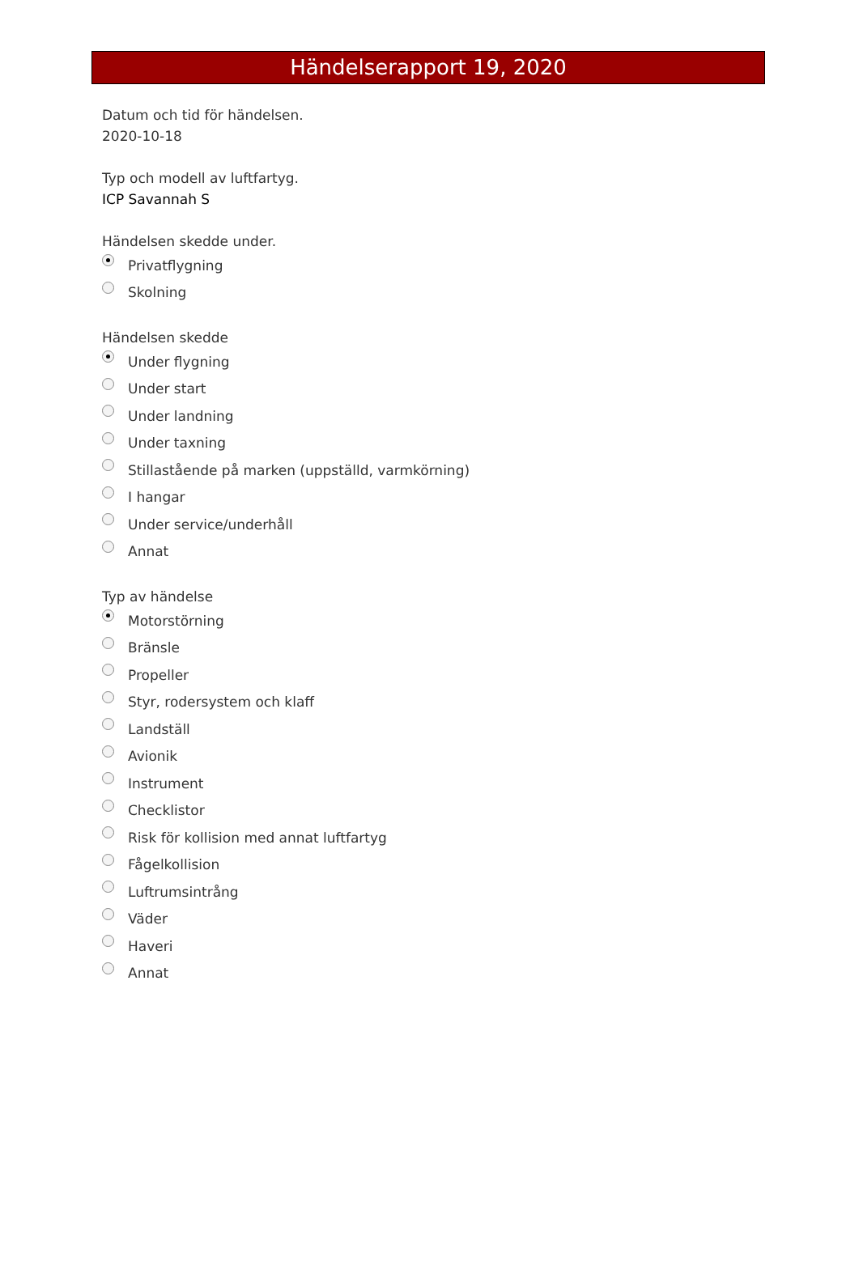Händelserapport 19, 2020
Datum och tid för händelsen.
2020-10-18
Typ och modell av luftfartyg.
ICP Savannah S
Händelsen skedde under.
Privatflygning
Skolning
Händelsen skedde
Under flygning
Under start
Under landning
Under taxning
Stillastående på marken (uppställd, varmkörning)
I hangar
Under service/underhåll
Annat
Typ av händelse
Motorstörning
Bränsle
Propeller
Styr, rodersystem och klaff
Landställ
Avionik
Instrument
Checklistor
Risk för kollision med annat luftfartyg
Fågelkollision
Luftrumsintrång
Väder
Haveri
Annat